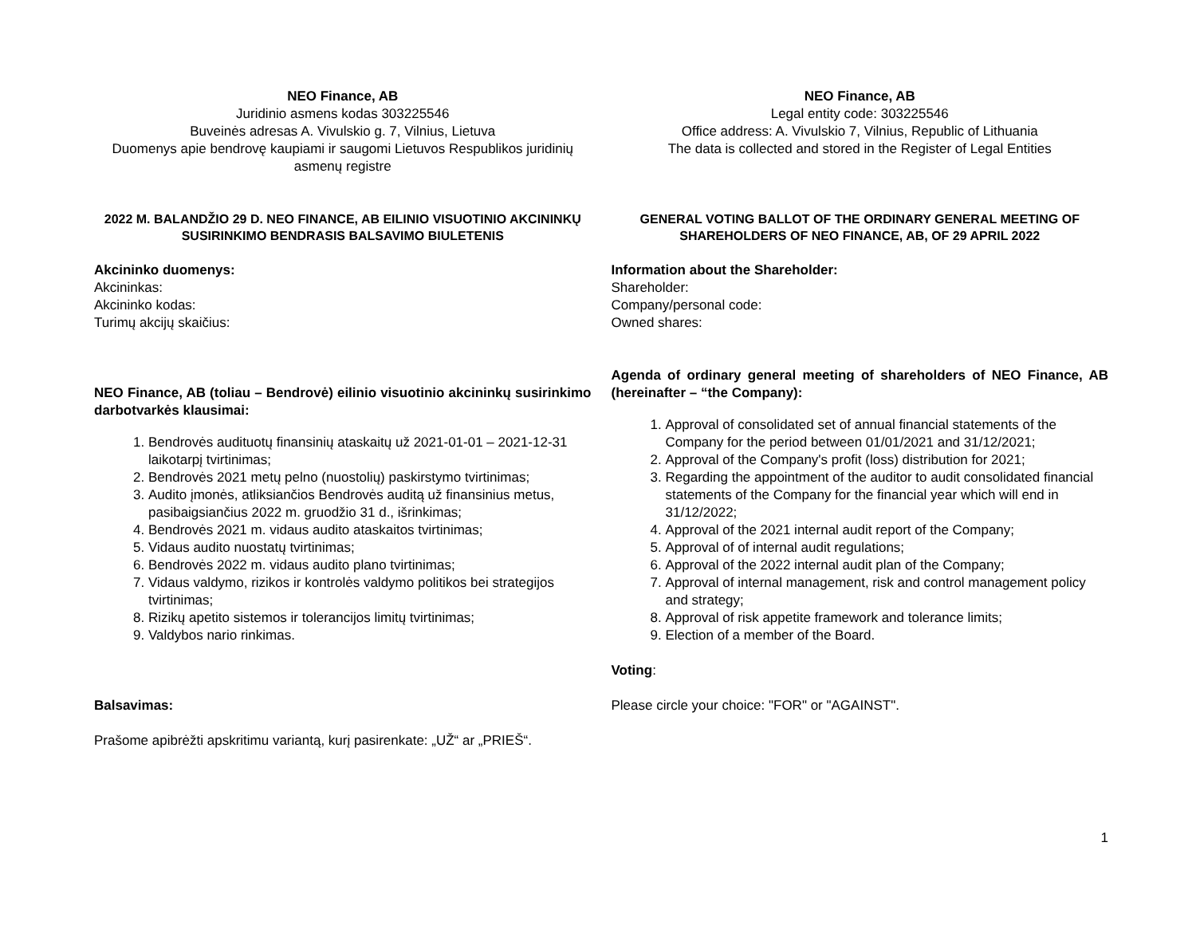NEO Finance, AB
Juridinio asmens kodas 303225546
Buveinės adresas A. Vivulskio g. 7, Vilnius, Lietuva
Duomenys apie bendrovę kaupiami ir saugomi Lietuvos Respublikos juridinių asmenų registre
2022 M. BALANDŽIO 29 D. NEO FINANCE, AB EILINIO VISUOTINIO AKCININKŲ SUSIRINKIMO BENDRASIS BALSAVIMO BIULETENIS
Akcininko duomenys:
Akcininkas:
Akcininko kodas:
Turimų akcijų skaičius:
NEO Finance, AB (toliau – Bendrovė) eilinio visuotinio akcininkų susirinkimo darbotvarkės klausimai:
1. Bendrovės audituotų finansinių ataskaitų už 2021-01-01 – 2021-12-31 laikotarpį tvirtinimas;
2. Bendrovės 2021 metų pelno (nuostolių) paskirstymo tvirtinimas;
3. Audito įmonės, atliksiančios Bendrovės auditą už finansinius metus, pasibaigsiančius 2022 m. gruodžio 31 d., išrinkimas;
4. Bendrovės 2021 m. vidaus audito ataskaitos tvirtinimas;
5. Vidaus audito nuostatų tvirtinimas;
6. Bendrovės 2022 m. vidaus audito plano tvirtinimas;
7. Vidaus valdymo, rizikos ir kontrolės valdymo politikos bei strategijos tvirtinimas;
8. Rizikų apetito sistemos ir tolerancijos limitų tvirtinimas;
9. Valdybos nario rinkimas.
Balsavimas:
Prašome apibrėžti apskritimu variantą, kurį pasirenkate: „UŽ“ ar „PRIEŠ“.
NEO Finance, AB
Legal entity code: 303225546
Office address: A. Vivulskio 7, Vilnius, Republic of Lithuania
The data is collected and stored in the Register of Legal Entities
GENERAL VOTING BALLOT OF THE ORDINARY GENERAL MEETING OF SHAREHOLDERS OF NEO FINANCE, AB, OF 29 APRIL 2022
Information about the Shareholder:
Shareholder:
Company/personal code:
Owned shares:
Agenda of ordinary general meeting of shareholders of NEO Finance, AB (hereinafter – “the Company):
1. Approval of consolidated set of annual financial statements of the Company for the period between 01/01/2021 and 31/12/2021;
2. Approval of the Company's profit (loss) distribution for 2021;
3. Regarding the appointment of the auditor to audit consolidated financial statements of the Company for the financial year which will end in 31/12/2022;
4. Approval of the 2021 internal audit report of the Company;
5. Approval of of internal audit regulations;
6. Approval of the 2022 internal audit plan of the Company;
7. Approval of internal management, risk and control management policy and strategy;
8. Approval of risk appetite framework and tolerance limits;
9. Election of a member of the Board.
Voting:
Please circle your choice: "FOR" or "AGAINST".
1